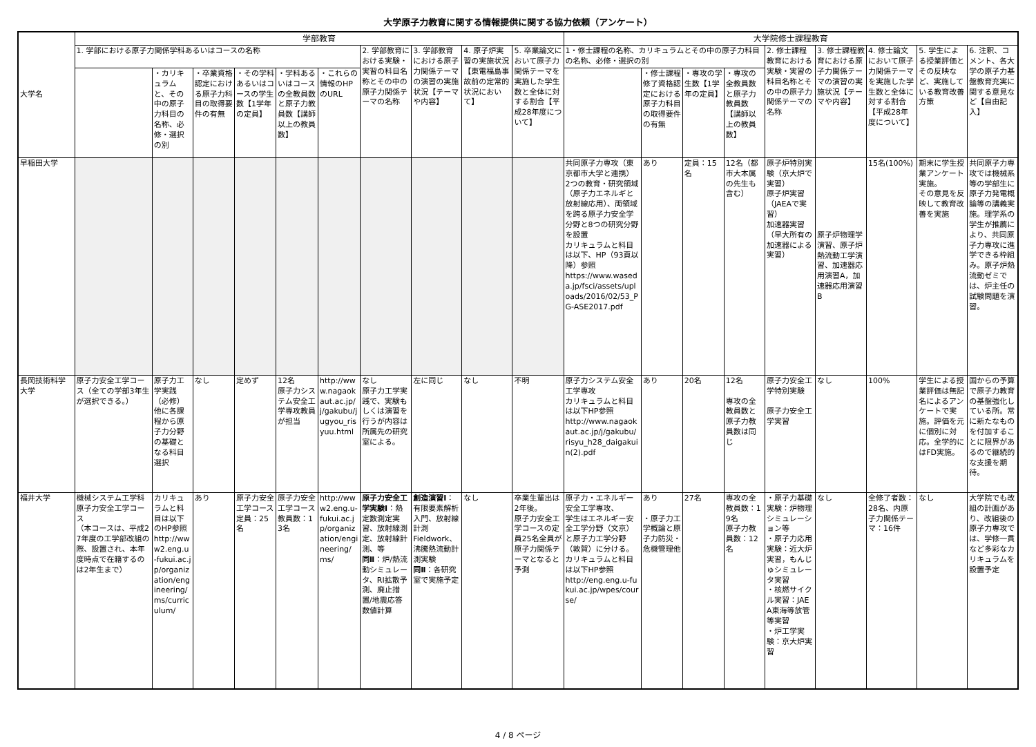大学原子力教育に関する情報提供に関する協力依頼（アンケート）
| 大学名 | 学部教育 | | | | | | | | | | 大学院修士課程教育 | | | | | | | | |
| --- | --- | --- | --- | --- | --- | --- | --- | --- | --- | --- | --- | --- | --- | --- | --- | --- | --- | --- | --- |
| | 1. 学部における原子力関係学科あるいはコースの名称 | | | | | | 2. 学部教育における実験・実習の科目名称とその中の原子力関係テーマの名称 | 3. 学部教育における原子力関係テーマの演習の実施状況【テーマや内容】 | 4. 原子炉実習の実施状況【東電福島事故前の定常的状況において】 | 5. 卒業論文において原子力関係テーマを実施した学生数と全体に対する割合【平成28年度について】 | 1・修士課程の名称、カリキュラムとその中の原子力科目の名称、必修・選択の別 | | | | 2. 修士課程教育における実験・実習の科目名称とその中の原子力関係テーマの名称 | 3. 修士課程教育における原子力関係テーマの演習の実施状況【テーマや内容】 | 4. 修士論文において原子力関係テーマを実施した学生数と全体に対する割合【平成28年度について】 | 5. 学生による授業評価とその反映など、実施している教育改善方策 | 6. 注釈、コメント、各大学の原子力基盤教育充実に関する意見など【自由記入】 |
| | | ・カリキュラムと、その中の原子力科目の名称、必修・選択の別 | ・卒業資格認定における原子力科目の取得要件の有無 | ・その学科あるいはコースの学生数【1学年の定員】 | ・学科あるいはコースの全教員数と原子力教員数【講師以上の教員数】 | ・これらの情報のHPのURL | | | | | | ・修士課程修了資格認定における原子力科目の取得要件の有無 | ・専攻の学生数【1学年の定員】 | ・専攻の全教員数と原子力教員数【講師以上の教員数】 | | | | | |
| 早稲田大学 | | | | | | | | | | | 共同原子力専攻（東京都市大学と連携） 2つの教育・研究領域（原子力エネルギと放射線応用）、両領域を跨る原子力安全学分野と8つの研究分野を設置 カリキュラムと科目は以下、HP（93頁以降）参照 https://www.waseda.jp/fsci/assets/uploads/2016/02/53_PG-ASE2017.pdf | あり | 定員：15名 | 12名（都市大本属の先生も含む） | 原子炉特別実験（京大炉で実習） 原子炉実習（JAEAで実習） 加速器実習（早大所有の加速器による実習） | 原子炉物理学演習、原子炉熱流動工学演習、加速器応用演習A，加速器応用演習B | 15名(100%) | 期末に学生授業アンケート実施。 その意見を反映して教育改善を実施 | 共同原子力専攻では機械系等の学部生に原子力発電概論等の講義実施。理学系の学生が推薦により、共同原子力専攻に進学できる枠組み。原子炉熱流動ゼミでは、炉主任の試験問題を演習。 |
| 長岡技術科学大学 | 原子力安全工学コース（全ての学部3年生が選択できる。） | 原子力工学実践（必修） 他に各課程から原子力分野の基礎となる科目選択 | なし | 定めず | 12名 原子力システム安全工学専攻教員が担当 | http://www.nagaokaut.ac.jp/j/gakubu/jugyou_risyuu.html | なし 原子力工学実践で、実験もしくは演習を行うが内容は所属先の研究室による。 | 左に同じ | なし | 不明 | 原子力システム安全工学専攻 カリキュラムと科目は以下HP参照 http://www.nagaokaut.ac.jp/j/gakubu/risyu_h28_daigakuin(2).pdf | あり | 20名 | 12名 専攻の全教員数と原子力教員数は同じ | 原子力安全工学特別実験 原子力安全工学実習 | なし | 100% | 学生による授業評価は無記名によるアンケートで実施。評価を元に個別に対応。全学的にはFD実施。 | 国からの予算で原子力教育の基盤強化している所。常に新たなものを付加することに限界があるので継続的な支援を期待。 |
| 福井大学 | 機械システム工学科原子力安全工学コース （本コースは、平成27年度の工学部改組の際、設置され、本年度時点で在籍するのは2年生まで） | カリキュラムと科目は以下のHP参照 http://www2.eng.u-fukui.ac.jp/organization/engineering/ms/curriculum/ | あり | 原子力安全工学コース定員：25名 | 原子力安全工学コース教員数：13名 | http://www2.eng.u-fukui.ac.jp/organization/engineering/ms/ | 原子力安全工学実験Ⅰ ：熱定数測定実習、放射線測定、放射線計測、等 同Ⅱ ：炉/熱流動シミュレータ、RI拡散予測、廃止措置/地震応答数値計算 | 創造演習Ⅰ ：有限要素解析入門、放射線計測 Fieldwork、沸騰熱流動計測実験 同Ⅱ ：各研究室で実施予定 | なし | 卒業生輩出は2年後。 原子力安全工学コースの定員25名全員が原子力関係テーマとなると予測 | 原子力・エネルギー安全工学専攻、 学生はエネルギー安全工学分野（文京）と原子力工学分野（敦賀）に分ける。 カリキュラムと科目は以下HP参照 http://eng.eng.u-fukui.ac.jp/wpes/course/ | あり ・原子力工学概論と原子力防災・危機管理他 | 27名 | 専攻の全教員数：19名 原子力教員数：12名 | ・原子力基礎実験：炉物理シミュレーション等 ・原子力応用実験：近大炉実習，もんじゅシミュレータ実習 ・核燃サイクル実習：JAEA東海等放管等実習 ・炉工学実験：京大炉実習 | なし | 全修了者数：28名、内原子力関係テーマ：16件 | なし | 大学院でも改組の計画があり、改組後の原子力専攻では、学修一貫など多彩なカリキュラムを設置予定 |
4 / 8 ページ